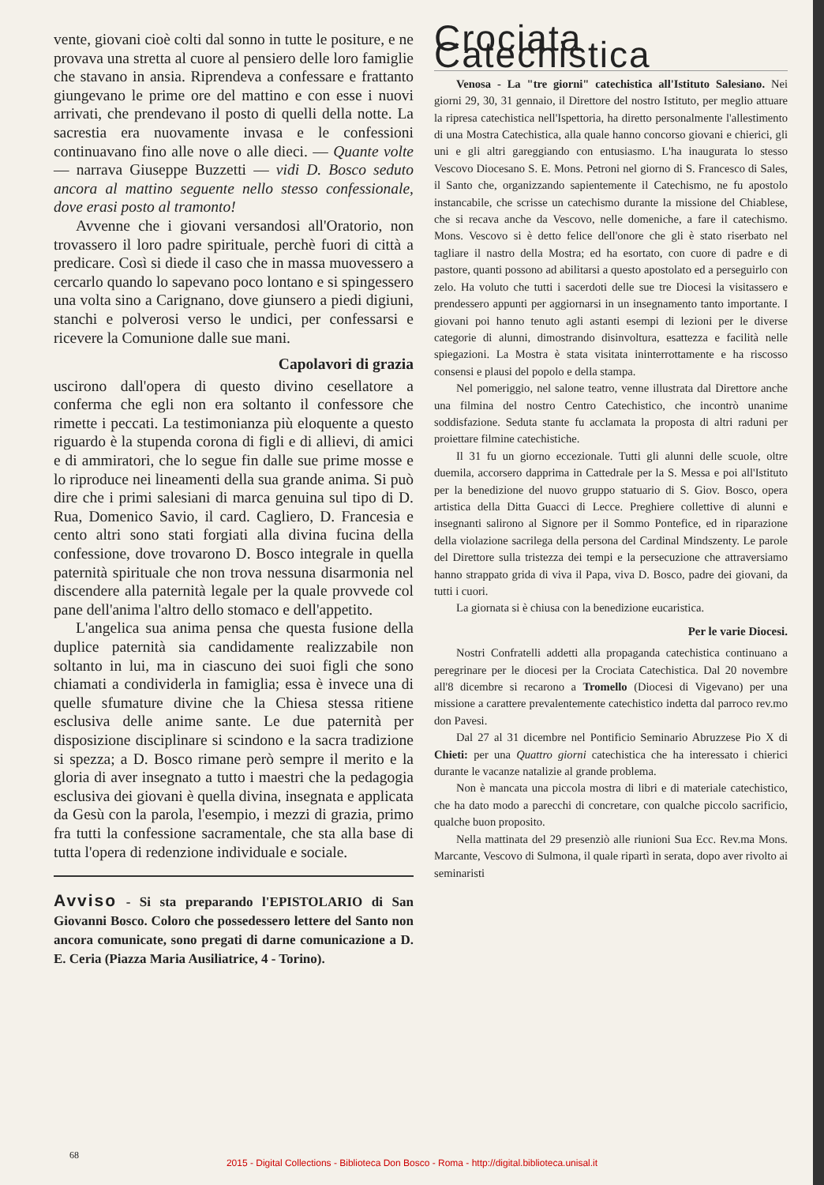vente, giovani cioè colti dal sonno in tutte le positure, e ne provava una stretta al cuore al pensiero delle loro famiglie che stavano in ansia. Riprendeva a confessare e frattanto giungevano le prime ore del mattino e con esse i nuovi arrivati, che prendevano il posto di quelli della notte. La sacrestia era nuovamente invasa e le confessioni continuavano fino alle nove o alle dieci. — Quante volte — narrava Giuseppe Buzzetti — vidi D. Bosco seduto ancora al mattino seguente nello stesso confessionale, dove erasi posto al tramonto!
Avvenne che i giovani versandosi all'Oratorio, non trovassero il loro padre spirituale, perchè fuori di città a predicare. Così si diede il caso che in massa muovessero a cercarlo quando lo sapevano poco lontano e si spingessero una volta sino a Carignano, dove giunsero a piedi digiuni, stanchi e polverosi verso le undici, per confessarsi e ricevere la Comunione dalle sue mani.
Capolavori di grazia
uscirono dall'opera di questo divino cesellatore a conferma che egli non era soltanto il confessore che rimette i peccati. La testimonianza più eloquente a questo riguardo è la stupenda corona di figli e di allievi, di amici e di ammiratori, che lo segue fin dalle sue prime mosse e lo riproduce nei lineamenti della sua grande anima. Si può dire che i primi salesiani di marca genuina sul tipo di D. Rua, Domenico Savio, il card. Cagliero, D. Francesia e cento altri sono stati forgiati alla divina fucina della confessione, dove trovarono D. Bosco integrale in quella paternità spirituale che non trova nessuna disarmonia nel discendere alla paternità legale per la quale provvede col pane dell'anima l'altro dello stomaco e dell'appetito.
L'angelica sua anima pensa che questa fusione della duplice paternità sia candidamente realizzabile non soltanto in lui, ma in ciascuno dei suoi figli che sono chiamati a condividerla in famiglia; essa è invece una di quelle sfumature divine che la Chiesa stessa ritiene esclusiva delle anime sante. Le due paternità per disposizione disciplinare si scindono e la sacra tradizione si spezza; a D. Bosco rimane però sempre il merito e la gloria di aver insegnato a tutto i maestri che la pedagogia esclusiva dei giovani è quella divina, insegnata e applicata da Gesù con la parola, l'esempio, i mezzi di grazia, primo fra tutti la confessione sacramentale, che sta alla base di tutta l'opera di redenzione individuale e sociale.
Avviso - Si sta preparando l'EPISTOLARIO di San Giovanni Bosco. Coloro che possedessero lettere del Santo non ancora comunicate, sono pregati di darne comunicazione a D. E. Ceria (Piazza Maria Ausiliatrice, 4 - Torino).
Crociata Catechistica
Venosa - La "tre giorni" catechistica all'Istituto Salesiano. Nei giorni 29, 30, 31 gennaio, il Direttore del nostro Istituto, per meglio attuare la ripresa catechistica nell'Ispettoria, ha diretto personalmente l'allestimento di una Mostra Catechistica, alla quale hanno concorso giovani e chierici, gli uni e gli altri gareggiando con entusiasmo. L'ha inaugurata lo stesso Vescovo Diocesano S. E. Mons. Petroni nel giorno di S. Francesco di Sales, il Santo che, organizzando sapientemente il Catechismo, ne fu apostolo instancabile, che scrisse un catechismo durante la missione del Chiablese, che si recava anche da Vescovo, nelle domeniche, a fare il catechismo. Mons. Vescovo si è detto felice dell'onore che gli è stato riserbato nel tagliare il nastro della Mostra; ed ha esortato, con cuore di padre e di pastore, quanti possono ad abilitarsi a questo apostolato ed a perseguirlo con zelo. Ha voluto che tutti i sacerdoti delle sue tre Diocesi la visitassero e prendessero appunti per aggiornarsi in un insegnamento tanto importante. I giovani poi hanno tenuto agli astanti esempi di lezioni per le diverse categorie di alunni, dimostrando disinvoltura, esattezza e facilità nelle spiegazioni. La Mostra è stata visitata ininterrottamente e ha riscosso consensi e plausi del popolo e della stampa.
Nel pomeriggio, nel salone teatro, venne illustrata dal Direttore anche una filmina del nostro Centro Catechistico, che incontrò unanime soddisfazione. Seduta stante fu acclamata la proposta di altri raduni per proiettare filmine catechistiche.
Il 31 fu un giorno eccezionale. Tutti gli alunni delle scuole, oltre duemila, accorsero dapprima in Cattedrale per la S. Messa e poi all'Istituto per la benedizione del nuovo gruppo statuario di S. Giov. Bosco, opera artistica della Ditta Guacci di Lecce. Preghiere collettive di alunni e insegnanti salirono al Signore per il Sommo Pontefice, ed in riparazione della violazione sacrilega della persona del Cardinal Mindszenty. Le parole del Direttore sulla tristezza dei tempi e la persecuzione che attraversiamo hanno strappato grida di viva il Papa, viva D. Bosco, padre dei giovani, da tutti i cuori.
La giornata si è chiusa con la benedizione eucaristica.
Per le varie Diocesi.
Nostri Confratelli addetti alla propaganda catechistica continuano a peregrinare per le diocesi per la Crociata Catechistica. Dal 20 novembre all'8 dicembre si recarono a Tromello (Diocesi di Vigevano) per una missione a carattere prevalentemente catechistico indetta dal parroco rev.mo don Pavesi.
Dal 27 al 31 dicembre nel Pontificio Seminario Abruzzese Pio X di Chieti: per una Quattro giorni catechistica che ha interessato i chierici durante le vacanze natalizie al grande problema.
Non è mancata una piccola mostra di libri e di materiale catechistico, che ha dato modo a parecchi di concretare, con qualche piccolo sacrificio, qualche buon proposito.
Nella mattinata del 29 presenziò alle riunioni Sua Ecc. Rev.ma Mons. Marcante, Vescovo di Sulmona, il quale ripartì in serata, dopo aver rivolto ai seminaristi
68
2015 - Digital Collections - Biblioteca Don Bosco - Roma - http://digital.biblioteca.unisal.it